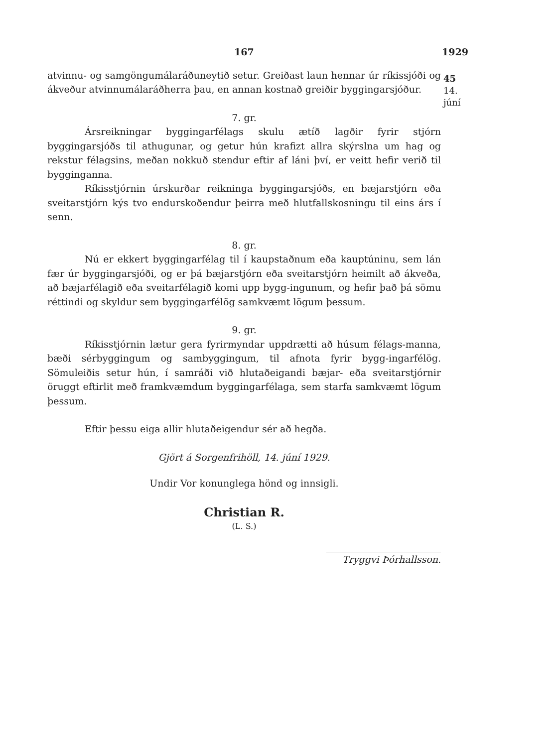167 1929
45
14. júní
atvinnu- og samgöngumálaráðuneytið setur. Greiðast laun hennar úr ríkissjóði og ákveður atvinnumálaráðherra þau, en annan kostnað greiðir byggingarsjóður.
7. gr.
Ársreikningar byggingarfélags skulu ætíð lagðir fyrir stjórn byggingarsjóðs til athugunar, og getur hún krafizt allra skýrslna um hag og rekstur félagsins, meðan nokkuð stendur eftir af láni því, er veitt hefir verið til bygginganna.
Ríkisstjórnin úrskurðar reikninga byggingarsjóðs, en bæjarstjórn eða sveitarstjórn kýs tvo endurskoðendur þeirra með hlutfallskosningu til eins árs í senn.
8. gr.
Nú er ekkert byggingarfélag til í kaupstaðnum eða kauptúninu, sem lán fær úr byggingarsjóði, og er þá bæjarstjórn eða sveitarstjórn heimilt að ákveða, að bæjarfélagið eða sveitarfélagið komi upp bygg-ingunum, og hefir það þá sömu réttindi og skyldur sem byggingarfélög samkvæmt lögum þessum.
9. gr.
Ríkisstjórnin lætur gera fyrirmyndar uppdrætti að húsum félags-manna, bæði sérbyggingum og sambyggingum, til afnota fyrir bygg-ingarfélög. Sömuleiðis setur hún, í samráði við hlutaðeigandi bæjar- eða sveitarstjórnir öruggt eftirlit með framkvæmdum byggingarfélaga, sem starfa samkvæmt lögum þessum.
Eftir þessu eiga allir hlutaðeigendur sér að hegða.
Gjört á Sorgenfrihöll, 14. júní 1929.
Undir Vor konunglega hönd og innsigli.
Christian R.
(L. S.)
Tryggvi Þórhallsson.